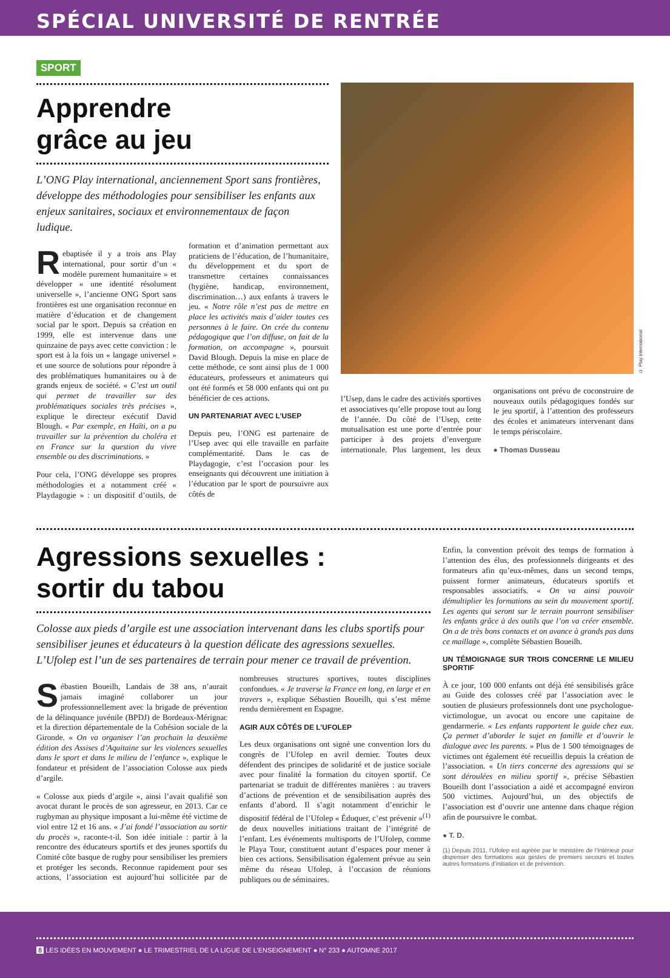SPÉCIAL UNIVERSITÉ DE RENTRÉE
SPORT
Apprendre
grâce au jeu
L’ONG Play international, anciennement Sport sans frontières, développe des méthodologies pour sensibiliser les enfants aux enjeux sanitaires, sociaux et environnementaux de façon ludique.
Rebaptisée il y a trois ans Play international, pour sortir d’un « modèle purement humanitaire » et développer « une identité résolument universelle », l’ancienne ONG Sport sans frontières est une organisation reconnue en matière d’éducation et de changement social par le sport. Depuis sa création en 1999, elle est intervenue dans une quinzaine de pays avec cette conviction : le sport est à la fois un « langage universel » et une source de solutions pour répondre à des problématiques humanitaires ou à de grands enjeux de société. « C’est un outil qui permet de travailler sur des problématiques sociales très précises », explique le directeur exécutif David Blough. « Par exemple, en Haïti, on a pu travailler sur la prévention du choléra et en France sur la question du vivre ensemble ou des discriminations. »
Pour cela, l’ONG développe ses propres méthodologies et a notamment créé « Playdagogie » : un dispositif d’outils, de formation et d’animation permettant aux praticiens de l’éducation, de l’humanitaire, du développement et du sport de transmettre certaines connaissances (hygiène, handicap, environnement, discrimination…) aux enfants à travers le jeu. « Notre rôle n’est pas de mettre en place les activités mais d’aider toutes ces personnes à le faire. On crée du contenu pédagogique que l’on diffuse, on fait de la formation, on accompagne », poursuit David Blough. Depuis la mise en place de cette méthode, ce sont ainsi plus de 1 000 éducateurs, professeurs et animateurs qui ont été formés et 58 000 enfants qui ont pu bénéficier de ces actions.
UN PARTENARIAT AVEC L’USEP
Depuis peu, l’ONG est partenaire de l’Usep avec qui elle travaille en parfaite complémentarité. Dans le cas de Playdagogie, c’est l’occasion pour les enseignants qui découvrent une initiation à l’éducation par le sport de poursuivre aux côtés de
© Play international
l’Usep, dans le cadre des activités sportives et associatives qu’elle propose tout au long de l’année. Du côté de l’Usep, cette mutualisation est une porte d’entrée pour participer à des projets d’envergure internationale. Plus largement, les deux organisations ont prévu de coconstruire de nouveaux outils pédagogiques fondés sur le jeu sportif, à l’attention des professeurs des écoles et animateurs intervenant dans le temps périscolaire.
● Thomas Dusseau
Agressions sexuelles :
sortir du tabou
Colosse aux pieds d’argile est une association intervenant dans les clubs sportifs pour sensibiliser jeunes et éducateurs à la question délicate des agressions sexuelles. L’Ufolep est l’un de ses partenaires de terrain pour mener ce travail de prévention.
Sébastien Boueilh, Landais de 38 ans, n’aurait jamais imaginé collaborer un jour professionnellement avec la brigade de prévention de la délinquance juvénile (BPDJ) de Bordeaux-Mérignac et la direction départementale de la Cohésion sociale de la Gironde. « On va organiser l’an prochain la deuxième édition des Assises d’Aquitaine sur les violences sexuelles dans le sport et dans le milieu de l’enfance », explique le fondateur et président de l’association Colosse aux pieds d’argile.
« Colosse aux pieds d’argile », ainsi l’avait qualifié son avocat durant le procès de son agresseur, en 2013. Car ce rugbyman au physique imposant a lui-même été victime de viol entre 12 et 16 ans. « J’ai fondé l’association au sortir du procès », raconte-t-il. Son idée initiale : partir à la rencontre des éducateurs sportifs et des jeunes sportifs du Comité côte basque de rugby pour sensibiliser les premiers et protéger les seconds. Reconnue rapidement pour ses actions, l’association est aujourd’hui sollicitée par de nombreuses structures sportives, toutes disciplines confondues. « Je traverse la France en long, en large et en travers », explique Sébastien Boueilh, qui s’est même rendu dernièrement en Espagne.
AGIR AUX CÔTÉS DE L’UFOLEP
Les deux organisations ont signé une convention lors du congrès de l’Ufolep en avril dernier. Toutes deux défendent des principes de solidarité et de justice sociale avec pour finalité la formation du citoyen sportif. Ce partenariat se traduit de différentes manières : au travers d’actions de prévention et de sensibilisation auprès des enfants d’abord. Il s’agit notamment d’enrichir le dispositif fédéral de l’Ufolep « Éduquer, c’est prévenir »<sup>(1)</sup> de deux nouvelles initiations traitant de l’intégrité de l’enfant. Les événements multisports de l’Ufolep, comme le Playa Tour, constituent autant d’espaces pour mener à bien ces actions. Sensibilisation également prévue au sein même du réseau Ufolep, à l’occasion de réunions publiques ou de séminaires.
Enfin, la convention prévoit des temps de formation à l’attention des élus, des professionnels dirigeants et des formateurs afin qu’eux-mêmes, dans un second temps, puissent former animateurs, éducateurs sportifs et responsables associatifs. « On va ainsi pouvoir démultiplier les formations au sein du mouvement sportif. Les agents qui seront sur le terrain pourront sensibiliser les enfants grâce à des outils que l’on va créer ensemble. On a de très bons contacts et on avance à grands pas dans ce maillage », complète Sébastien Boueilh.
UN TÉMOIGNAGE SUR TROIS CONCERNE LE MILIEU SPORTIF
À ce jour, 100 000 enfants ont déjà été sensibilisés grâce au Guide des colosses créé par l’association avec le soutien de plusieurs professionnels dont une psychologue-victimologue, un avocat ou encore une capitaine de gendarmerie. « Les enfants rapportent le guide chez eux. Ça permet d’aborder le sujet en famille et d’ouvrir le dialogue avec les parents. » Plus de 1 500 témoignages de victimes ont également été recueillis depuis la création de l’association. « Un tiers concerne des agressions qui se sont déroulées en milieu sportif », précise Sébastien Boueilh dont l’association a aidé et accompagné environ 500 victimes. Aujourd’hui, un des objectifs de l’association est d’ouvrir une antenne dans chaque région afin de poursuivre le combat.
● T. D.
(1) Depuis 2011, l’Ufolep est agréée par le ministère de l’Intérieur pour dispenser des formations aux gestes de premiers secours et toutes autres formations d’initiation et de prévention.
8 LES IDÉES EN MOUVEMENT ● LE TRIMESTRIEL DE LA LIGUE DE L’ENSEIGNEMENT ● N° 233 ● AUTOMNE 2017